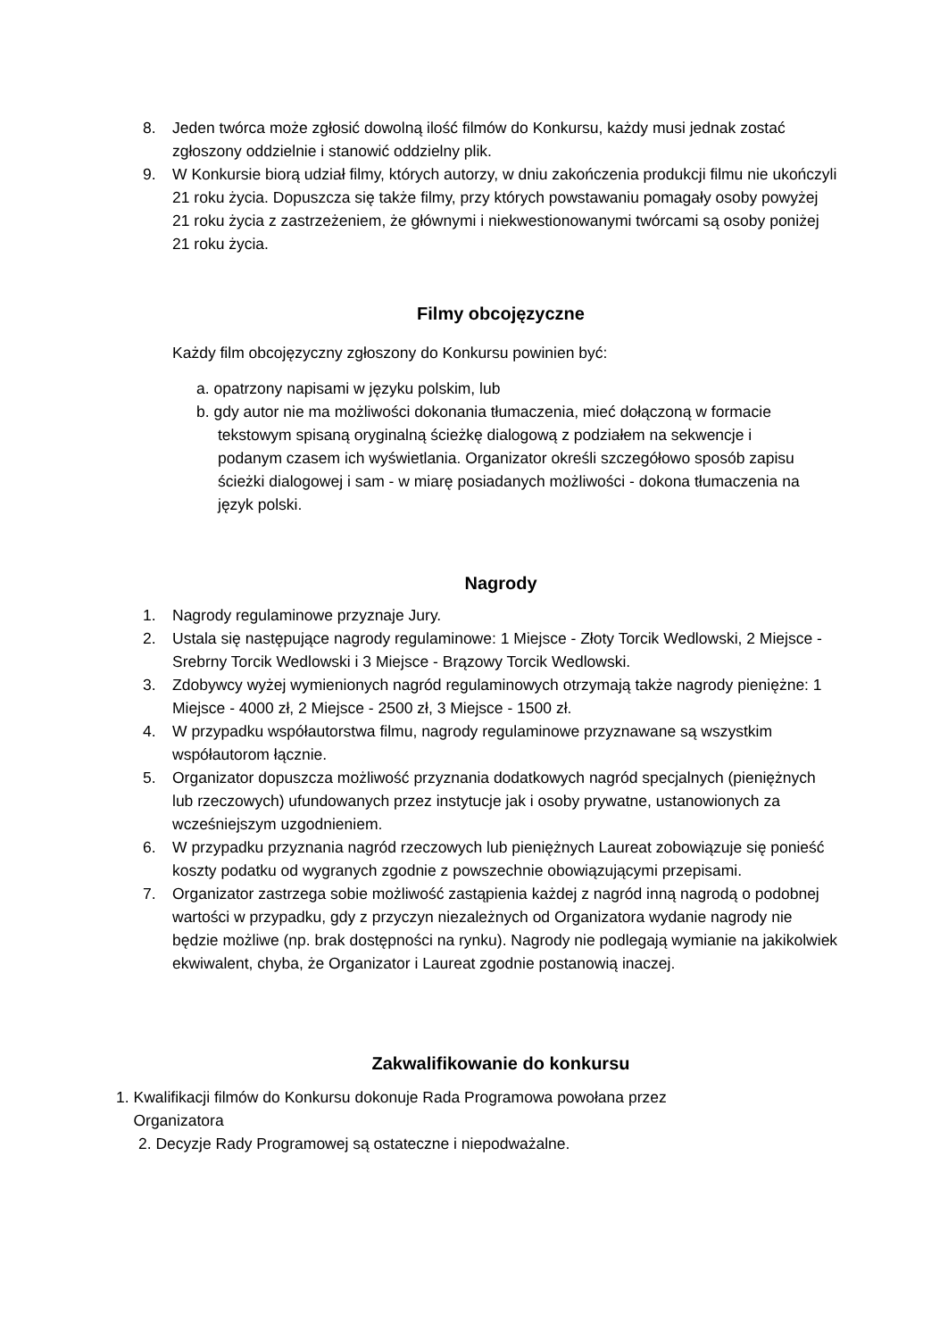8. Jeden twórca może zgłosić dowolną ilość filmów do Konkursu, każdy musi jednak zostać zgłoszony oddzielnie i stanowić oddzielny plik.
9. W Konkursie biorą udział filmy, których autorzy, w dniu zakończenia produkcji filmu nie ukończyli 21 roku życia. Dopuszcza się także filmy, przy których powstawaniu pomagały osoby powyżej 21 roku życia z zastrzeżeniem, że głównymi i niekwestionowanymi twórcami są osoby poniżej 21 roku życia.
Filmy obcojęzyczne
Każdy film obcojęzyczny zgłoszony do Konkursu powinien być:
a. opatrzony napisami w języku polskim, lub
b. gdy autor nie ma możliwości dokonania tłumaczenia, mieć dołączoną w formacie tekstowym spisaną oryginalną ścieżkę dialogową z podziałem na sekwencje i podanym czasem ich wyświetlania. Organizator określi szczegółowo sposób zapisu ścieżki dialogowej i sam - w miarę posiadanych możliwości - dokona tłumaczenia na język polski.
Nagrody
1. Nagrody regulaminowe przyznaje Jury.
2. Ustala się następujące nagrody regulaminowe: 1 Miejsce - Złoty Torcik Wedlowski, 2 Miejsce - Srebrny Torcik Wedlowski i 3 Miejsce - Brązowy Torcik Wedlowski.
3. Zdobywcy wyżej wymienionych nagród regulaminowych otrzymają także nagrody pieniężne: 1 Miejsce - 4000 zł, 2 Miejsce - 2500 zł, 3 Miejsce - 1500 zł.
4. W przypadku współautorstwa filmu, nagrody regulaminowe przyznawane są wszystkim współautorom łącznie.
5. Organizator dopuszcza możliwość przyznania dodatkowych nagród specjalnych (pieniężnych lub rzeczowych) ufundowanych przez instytucje jak i osoby prywatne, ustanowionych za wcześniejszym uzgodnieniem.
6. W przypadku przyznania nagród rzeczowych lub pieniężnych Laureat zobowiązuje się ponieść koszty podatku od wygranych zgodnie z powszechnie obowiązującymi przepisami.
7. Organizator zastrzega sobie możliwość zastąpienia każdej z nagród inną nagrodą o podobnej wartości w przypadku, gdy z przyczyn niezależnych od Organizatora wydanie nagrody nie będzie możliwe (np. brak dostępności na rynku). Nagrody nie podlegają wymianie na jakikolwiek ekwiwalent, chyba, że Organizator i Laureat zgodnie postanowią inaczej.
Zakwalifikowanie do konkursu
1. Kwalifikacji filmów do Konkursu dokonuje Rada Programowa powołana przez
Organizatora
2. Decyzje Rady Programowej są ostateczne i niepodważalne.